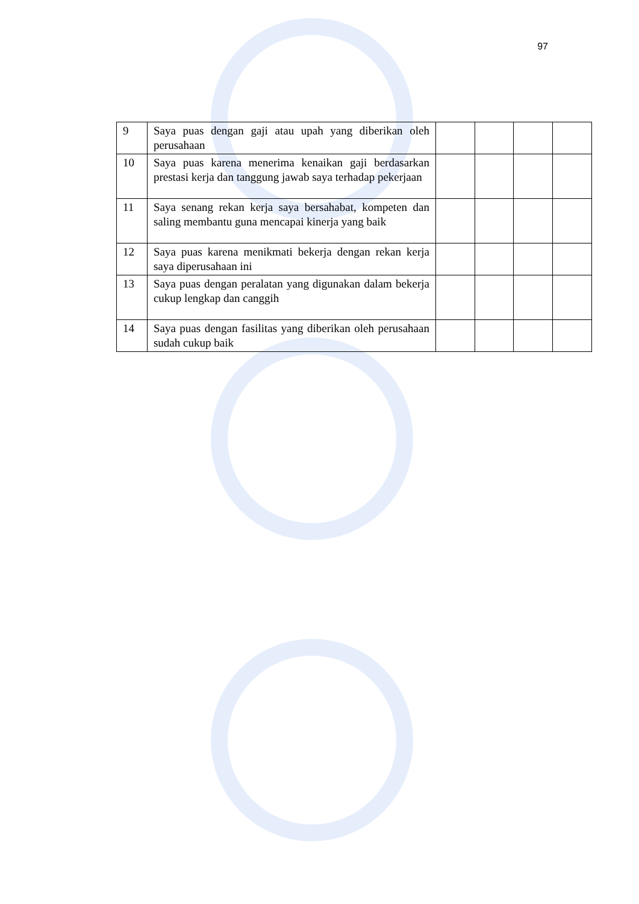97
| 9 | Saya puas dengan gaji atau upah yang diberikan oleh perusahaan | | | | |
| 10 | Saya puas karena menerima kenaikan gaji berdasarkan prestasi kerja dan tanggung jawab saya terhadap pekerjaan | | | | |
| 11 | Saya senang rekan kerja saya bersahabat, kompeten dan saling membantu guna mencapai kinerja yang baik | | | | |
| 12 | Saya puas karena menikmati bekerja dengan rekan kerja saya diperusahaan ini | | | | |
| 13 | Saya puas dengan peralatan yang digunakan dalam bekerja cukup lengkap dan canggih | | | | |
| 14 | Saya puas dengan fasilitas yang diberikan oleh perusahaan sudah cukup baik | | | | |